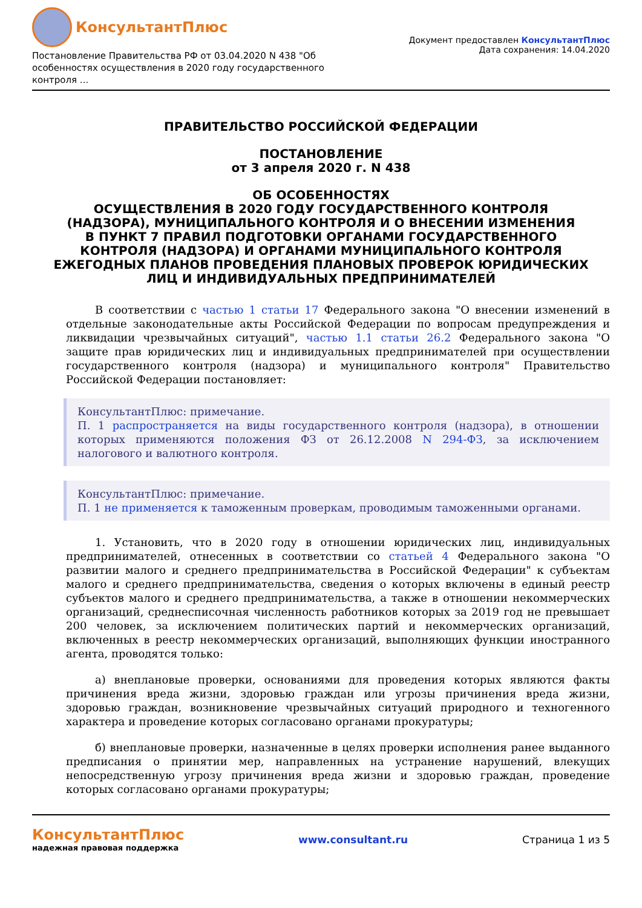КонсультантПлюс
Постановление Правительства РФ от 03.04.2020 N 438 "Об особенностях осуществления в 2020 году государственного контроля ...
Документ предоставлен КонсультантПлюс
Дата сохранения: 14.04.2020
ПРАВИТЕЛЬСТВО РОССИЙСКОЙ ФЕДЕРАЦИИ
ПОСТАНОВЛЕНИЕ
от 3 апреля 2020 г. N 438
ОБ ОСОБЕННОСТЯХ
ОСУЩЕСТВЛЕНИЯ В 2020 ГОДУ ГОСУДАРСТВЕННОГО КОНТРОЛЯ
(НАДЗОРА), МУНИЦИПАЛЬНОГО КОНТРОЛЯ И О ВНЕСЕНИИ ИЗМЕНЕНИЯ
В ПУНКТ 7 ПРАВИЛ ПОДГОТОВКИ ОРГАНАМИ ГОСУДАРСТВЕННОГО
КОНТРОЛЯ (НАДЗОРА) И ОРГАНАМИ МУНИЦИПАЛЬНОГО КОНТРОЛЯ
ЕЖЕГОДНЫХ ПЛАНОВ ПРОВЕДЕНИЯ ПЛАНОВЫХ ПРОВЕРОК ЮРИДИЧЕСКИХ
ЛИЦ И ИНДИВИДУАЛЬНЫХ ПРЕДПРИНИМАТЕЛЕЙ
В соответствии с частью 1 статьи 17 Федерального закона "О внесении изменений в отдельные законодательные акты Российской Федерации по вопросам предупреждения и ликвидации чрезвычайных ситуаций", частью 1.1 статьи 26.2 Федерального закона "О защите прав юридических лиц и индивидуальных предпринимателей при осуществлении государственного контроля (надзора) и муниципального контроля" Правительство Российской Федерации постановляет:
КонсультантПлюс: примечание.
П. 1 распространяется на виды государственного контроля (надзора), в отношении которых применяются положения ФЗ от 26.12.2008 N 294-ФЗ, за исключением налогового и валютного контроля.
КонсультантПлюс: примечание.
П. 1 не применяется к таможенным проверкам, проводимым таможенными органами.
1. Установить, что в 2020 году в отношении юридических лиц, индивидуальных предпринимателей, отнесенных в соответствии со статьей 4 Федерального закона "О развитии малого и среднего предпринимательства в Российской Федерации" к субъектам малого и среднего предпринимательства, сведения о которых включены в единый реестр субъектов малого и среднего предпринимательства, а также в отношении некоммерческих организаций, среднесписочная численность работников которых за 2019 год не превышает 200 человек, за исключением политических партий и некоммерческих организаций, включенных в реестр некоммерческих организаций, выполняющих функции иностранного агента, проводятся только:
а) внеплановые проверки, основаниями для проведения которых являются факты причинения вреда жизни, здоровью граждан или угрозы причинения вреда жизни, здоровью граждан, возникновение чрезвычайных ситуаций природного и техногенного характера и проведение которых согласовано органами прокуратуры;
б) внеплановые проверки, назначенные в целях проверки исполнения ранее выданного предписания о принятии мер, направленных на устранение нарушений, влекущих непосредственную угрозу причинения вреда жизни и здоровью граждан, проведение которых согласовано органами прокуратуры;
КонсультантПлюс
надежная правовая поддержка
www.consultant.ru Страница 1 из 5